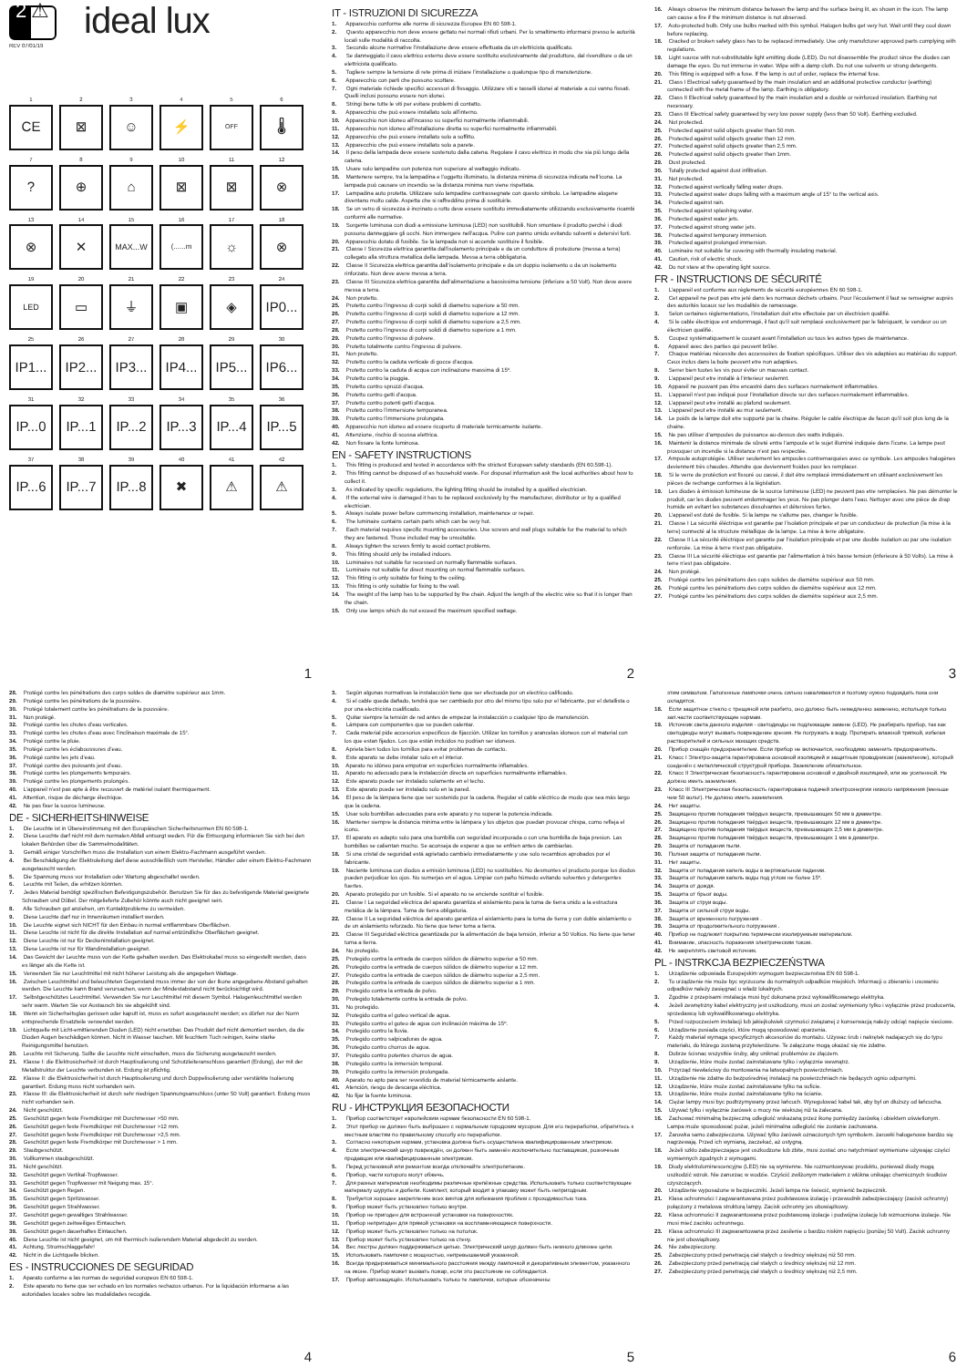2 ⚠
REV 07/01/19
ideal lux
1
CE
2
⊠
3
☺
4
⚡
5
OFF
6
🌡
7
?
8
⊕
9
⌂
10
⊠
11
⊠
12
⊗
13
⊗
14
✕
15
MAX...W
16
(......m
17
☼
18
⊗
19
LED
20
▭
21
⏚
22
▣
23
◈
24
IP0...
25
IP1...
26
IP2...
27
IP3...
28
IP4...
29
IP5...
30
IP6...
31
IP...0
32
IP...1
33
IP...2
34
IP...3
35
IP...4
36
IP...5
37
IP...6
38
IP...7
39
IP...8
40
✖
41
⚠
42
⚠
1
IT - ISTRUZIONI DI SICUREZZA
1. Apparecchio conforme alle norme di sicurezza Europee EN 60 598-1.
2. Questo apparecchio non deve essere gettato nei normali rifiuti urbani. Per lo smaltimento informarsi presso le autorità locali sulle modalità di raccolta.
3. Secondo alcune normative l’installazione deve essere effettuata da un elettricista qualificato.
4. Se danneggiato il cavo elettrico esterno deve essere sostituito esclusivamente dal produttore, dal rivenditore o da un elettricista qualificato.
5. Togliere sempre la tensione di rete prima di iniziare l’installazione o qualunque tipo di manutenzione.
6. Apparecchio con parti che possono scottare.
7. Ogni materiale richiede specifici accessori di fissaggio. Utilizzare viti e tasselli idonei al materiale a cui vanno fissati. Quelli inclusi possono essere non idonei.
8. Stringi bene tutte le viti per evitare problemi di contatto.
9. Apparecchio che può essere installato solo all’interno.
10. Apparecchio non idoneo all’incasso su superfici normalmente infiammabili.
11. Apparecchio non idoneo all’installazione diretta su superfici normalmente infiammabili.
12. Apparecchio che può essere installato solo a soffitto.
13. Apparecchio che può essere installato solo a parete.
14. Il peso della lampada deve essere sostenuto dalla catena. Regolare il cavo elettrico in modo che sia più lungo della catena.
15. Usare solo lampadine con potenza non superiore al wattaggio indicato.
16. Mantenere sempre, tra la lampadina e l’oggetto illuminato, la distanza minima di sicurezza indicata nell’icona. La lampada può causare un incendio se la distanza minima non viene rispettata.
17. Lampadina auto protetta. Utilizzare solo lampadine contrassegnate con questo simbolo. Le lampadine alogene diventano molto calde. Aspetta che si raffreddino prima di sostituirle.
18. Se un vetro di sicurezza è incrinato o rotto deve essere sostituito immediatamente utilizzando esclusivamente ricambi conformi alle normative.
19. Sorgente luminosa con diodi a emissione luminosa (LED) non sostituibili. Non smontare il prodotto perché i diodi possono danneggiare gli occhi. Non immergere nell’acqua. Pulire con panno umido evitando solventi e detersivi forti.
20. Apparecchio dotato di fusibile. Se la lampada non si accende sostituire il fusibile.
21. Classe I Sicurezza elettrica garantita dall’isolamento principale e da un conduttore di protezione (messa a terra) collegato alla struttura metallica della lampada. Messa a terra obbligatoria.
22. Classe II Sicurezza elettrica garantita dall’isolamento principale e da un doppio isolamento o da un isolamento rinforzato. Non deve avere messa a terra.
23. Classe III Sicurezza elettrica garantita dall’alimentazione a bassissima tensione (inferiore a 50 Volt). Non deve avere messa a terra.
24. Non protetto.
25. Protetto contro l’ingresso di corpi solidi di diametro superiore a 50 mm.
26. Protetto contro l’ingresso di corpi solidi di diametro superiore a 12 mm.
27. Protetto contro l’ingresso di corpi solidi di diametro superiore a 2,5 mm.
28. Protetto contro l’ingresso di corpi solidi di diametro superiore a 1 mm.
29. Protetto contro l’ingresso di polvere.
30. Protetto totalmente contro l’ingresso di polvere.
31. Non protetto.
32. Protetto contro la caduta verticale di gocce d’acqua.
33. Protetto contro la caduta di acqua con inclinazione massima di 15º.
34. Protetto contro la pioggia.
35. Protetto contro spruzzi d’acqua.
36. Protetto contro getti d’acqua.
37. Protetto contro potenti getti d’acqua.
38. Protetto contro l’immersione temporanea.
39. Protetto contro l’immersione prolungata.
40. Apparecchio non idoneo ad essere ricoperto di materiale termicamente isolante.
41. Attenzione, rischio di scossa elettrica.
42. Non fissare la fonte luminosa.
EN - SAFETY INSTRUCTIONS
1. This fitting is produced and tested in accordance with the strictest European safety standards (EN 60.598-1).
2. This fitting cannot be disposed of as household waste. For disposal information ask the local authorities about how to collect it.
3. As indicated by specific regulations, the lighting fitting should be installed by a qualified electrician.
4. If the external wire is damaged it has to be replaced exclusively by the manufacturer, distributor or by a qualified electrician.
5. Always isolate power before commencing installation, maintenance or repair.
6. The luminaire contains certain parts which can be very hot.
7. Each material requires specific mounting accessories. Use screws and wall plugs suitable for the material to which they are fastened. Those included may be unsuitable.
8. Always tighten the screws firmly to avoid contact problems.
9. This fitting should only be installed indoors.
10. Luminaires not suitable for recessed on normally flammable surfaces.
11. Luminaire not suitable for direct mounting on normal flammable surfaces.
12. This fitting is only suitable for fixing to the ceiling.
13. This fitting is only suitable for fixing to the wall.
14. The weight of the lamp has to be supported by the chain. Adjust the length of the electric wire so that it is longer than the chain.
15. Only use lamps which do not exceed the maximum specified wattage.
2
16. Always observe the minimum distance between the lamp and the surface being lit, as shown in the icon. The lamp can cause a fire if the minimum distance is not observed.
17. Auto-protected bulb. Only use bulbs marked with this symbol. Halogen bulbs get very hot. Wait until they cool down before replacing.
18. Cracked or broken safety glass has to be replaced immediately. Use only manufcturer approved parts complying with regulations.
19. Light source with not-substitutable light emitting diode (LED). Do not disassemble the product since the diodes can damage the eyes. Do not immerse in water. Wipe with a damp cloth. Do not use solvents or strong detergents.
20. This fitting is equipped with a fuse. If the lamp is out of order, replace the internal fuse.
21. Class I Electrical safety guaranteed by the main insulation and an additional protective conductor (earthing) connected with the metal frame of the lamp. Earthing is obligatory.
22. Class II Electrical safety guaranteed by the main insulation and a double or reinforced insulation. Earthing not necessary.
23. Class III Electrical safety guaranteed by very low power supply (less than 50 Volt). Earthing excluded.
24. Not protected.
25. Protected against solid objects greater than 50 mm.
26. Protected against solid objects greater than 12 mm.
27. Protected against solid objects greater than 2,5 mm.
28. Protected against solid objects greater than 1mm.
29. Dust protected.
30. Totally protected against dust infiltration.
31. Not protected.
32. Protected against vertically falling water drops.
33. Protected against water drops falling with a maximum angle of 15° to the vertical axis.
34. Protected against rain.
35. Protected against splashing water.
36. Protected against water jets.
37. Protected against strong water jets.
38. Protected against temporary immersion.
39. Protected against prolonged immersion.
40. Luminaire not suitable for covering with thermally insulating material.
41. Caution, risk of electric shock.
42. Do not stare at the operating light source.
FR - INSTRUCTIONS DE SÉCURITÉ
1. L’appareil est conforme aux règlements de sécurité européennes EN 60 598-1.
2. Cet appareil ne peut pas etre jeté dans les normaux déchets urbains. Pour l’écoulement il faut se renseigner auprès des autorités locaux sur les modalités de ramassage.
3. Selon certaines règlementations, l’installation doit etre effectuée par un électricien qualifié.
4. Si le cable électrique est endommagé, il faut qu’il soit remplacé exclusivement par le fabriquant, le vendeur ou un électricien qualifié.
5. Coupez systématiquement le courant avant l’installation ou tous les autres types de maintenance.
6. Appareil avec des parties qui peuvent brûler.
7. Chaque matériau nécessite des accessoires de fixation spécifiques. Utiliser des vis adaptées au matériau du support. Ceux inclus dans la boite peuvent etre non adaptées.
8. Serrer bien tuotes les vis pour éviter un mauvais contact.
9. L’appareil peut etre installé à l’interieur seulemnt.
10. Appareil ne pouvant pas être encastré dans des surfaces normalement inflammables.
11. L’appareil n’est pas indiqué pour l’installation directe sur des surfaces normalement inflammables.
12. L’appareil peut etre installé au plafond seulement.
13. L’appareil peut etre installé au mur seulement.
14. Le poids de la lampe doit etre supporté par la chaine. Réguler le cable électrique de facon qu’il soit plus long de la chaine.
15. Ne pas utiliser d’ampoules de puissance au-dessus des watts indiqués.
16. Maintenir la distance minimale de sûreté entre l’ampoule et le sujet illuminé indiquée dans l’icone. La lampe peut provoquer un incendie si la distance n’est pas respectée.
17. Ampoule autoprotégée. Utiliser seulement les ampoules contremarquées avec ce symbole. Les ampoules halogènes deviennent très chaudes. Attendre que deviennent froides pour les remplacer.
18. Si le verre de protéction est fissuré ou cassé, il doit étre remplacé immédiatement en utilisant exclusivement les pièces de rechange conformes à la législation.
19. Les diodes à émission lumineuse de la source lumineuse (LED) ne peuvent pas etre remplacées. Ne pas démonter le produit, car les diodes peuvent endommager les yeux. Ne pas plonger dans l’eau. Nettoyer avec une pièce de drap humide en evitant les substances dissolvantes et détersives fortes.
20. L’appareil est doté de fusible. Si la lampe ne s’allume pas, changer le fusible.
21. Classe I La sécurité éléctrique est garantie par l’isolation principale et par un conducteur de protection (la mise à la terre) connecté al la structure métallique de la lampe. La mise à terre obligatoire.
22. Classe II La sécurité éléctrique est garantie par l’isolation principale et par une double isolation ou par une isolation renforcée. La mise à terre n’est pas obligatoire.
23. Classe III La sécurité éléctrique est garantie par l’alimentation à très basse tension (inferieure à 50 Volts). La mise à terre n’est pas obligatoire.
24. Non protégé.
25. Protégé contre les pénétrations des cops solides de diamètre supérieur aux 50 mm.
26. Protégé contre les pénétrations des corps solides de diamètre supérieur aux 12 mm.
27. Protégé contre les pénétrations des corps solides de diamètre supérieur aux 2,5 mm.
3
28. Protégé contre les pénétrations des corps soldes de diamètre supérieur aux 1mm.
29. Protégé contre les pénétrations de la poussière.
30. Protégé totalement contre les pénétrations de la poussière.
31. Non protégé.
32. Protégé contre les chutes d’eau verticales.
33. Protégé contre les chutes d’eau avec l’inclinaison maximale de 15°.
34. Protégé contre la pluie.
35. Protégé contre les éclaboussures d’eau.
36. Protégé contre les jets d’eau.
37. Protégé contre des puissants jest d’eau.
38. Protégé contre les plongements temporairs.
39. Protégé contre les plongements prolongés.
40. L’appareil n’est pas apte à être recouvert de matériel isolant thermiquement.
41. Attention, risque de décharge électrique.
42. Ne pas fixer la source lumineuse.
DE - SICHERHEITSHINWEISE
1. Die Leuchte ist in Übereinstimmung mit den Europäischen Sicherheitsnormen EN 60 598-1.
2. Diese Leuchte darf nicht mit dem normalen Abfall entsorgt weden. Für die Entsorgung informieren Sie sich bei den lokalen Behörden über die Sammelmodalitäten.
3. Gemäß einiger Vorschriften muss die Installation von einem Elektro-Fachmann ausgeführt werden.
4. Bei Beschädigung der Elektroleitung darf diese ausschließlich vom Hersteller, Händler oder einem Elektro-Fachmann ausgetauscht werden.
5. Die Spannung muss vor Installation oder Wartung abgeschaltet werden.
6. Leuchte mit Teilen, die erhitzen könnten.
7. Jedes Material benötigt spezifischen Befestigungszubehör. Benutzen Sie für das zu befestigende Material geeignete Schrauben und Dübel. Der mitgelieferte Zubehör könnte auch nicht geeignet sein.
8. Alle Schrauben gut anziehen, um Kontaktprobleme zu vermeiden.
9. Diese Leuchte darf nur in Innenräumen installiert werden.
10. Die Leuchte eignet sich NICHT für den Einbau in normal entflammbare Oberflächen.
11. Diese Leuchte ist nicht für die direkte Installation auf normal entzündliche Oberflächen geeignet.
12. Diese Leuchte ist nur für Deckeninstallation geeignet.
13. Diese Leuchte ist nur für Wandinstallation geeignet.
14. Das Gewicht der Leuchte muss von der Kette gehalten werden. Das Elektrokabel muss so eingestellt werden, dass es länger als die Kette ist.
15. Verwenden Sie nur Leuchtmittel mit nicht höherer Leistung als die angegeben Wattage.
16. Zwischen Leuchtmittel und beleuchteten Gegenstand muss immer der von der Ikone angegebene Abstand gehalten werden. Die Leuchte kann Brand verursachen, wenn der Mindestabstand nicht berücksichtigt wird.
17. Selbstgeschütztes Leuchtmittel. Verwenden Sie nur Leuchtmittel mit diesem Symbol. Halogenleuchtmittel werden sehr warm. Warten Sie vor Austausch bis sie abgekühlt sind.
18. Wenn ein Sicherheitsglas gerissen oder kaputt ist, muss es sofort ausgetauscht werden; es dürfen nur der Norm entsprechende Ersatzteile verwendet werden.
19. Lichtquelle mit Licht-emittierenden Dioden (LED) nicht ersetzbar. Das Produkt darf nicht demontiert werden, da die Dioden Augen beschädigen können. Nicht in Wasser tauchen. Mit feuchtem Tuch reinigen, keine starke Reinigungsmittel benutzen.
20. Leuchte mit Sicherung. Sollte die Leuchte nicht einschalten, muss die Sicherung ausgetauscht werden.
21. Klasse I: die Elektrosicherheit ist durch Hauptisolierung und Schutzleiteranschluss garantiert (Erdung), der mit der Metallstruktur der Leuchte verbunden ist. Erdung ist pflichtig.
22. Klasse II: die Elektrosicherheit ist durch Hauptisolierung und durch Doppelisolierung oder verstärkte Isolierung garantiert. Erdung muss nicht vorhanden sein.
23. Klasse III: die Elektrosicherheit ist durch sehr niedrigen Spannungsanschluss (unter 50 Volt) garantiert. Erdung muss nicht vorhanden sein.
24. Nicht geschützt.
25. Geschützt gegen feste Fremdkörper mit Durchmesser >50 mm.
26. Geschützt gegen feste Fremdkörper mit Durchmesser >12 mm.
27. Geschützt gegen feste Fremdkörper mit Durchmesser >2,5 mm.
28. Geschützt gegen feste Fremdkörper mit Durchmesser > 1 mm.
29. Staubgeschützt.
30. Vollkommen staubgeschützt.
31. Nicht geschützt.
32. Geschützt gegen Vertikal-Tropfwasser.
33. Geschützt gegen Tropfwasser mit Neigung max. 15°.
34. Geschützt gegen Regen.
35. Geschützt gegen Spritzwasser.
36. Geschützt gegen Strahlwasser.
37. Geschützt gegen gewaltiges Strahlwasser.
38. Geschützt gegen zeitweiliges Eintauchen.
39. Geschützt gegen dauerhaftes Eintauchen.
40. Diese Leuchte ist nicht geeignet, um mit thermisch isolierendem Material abgedeckt zu werden.
41. Achtung, Stromschlaggefahr!
42. Nicht in die Lichtquelle blicken.
ES - INSTRUCCIONES DE SEGURIDAD
1. Aparato conforme a las normas de seguridad europeos EN 60 598-1.
2. Este aparato no tiene que ser echado en los normales rechazos urbanos. Por la liquidación informarse a las autoridades locales sobre las modalidades recogida.
4
3. Según algunas normativas la instalacción tiene que ser efectuada por un electrico calificado.
4. Si el cable queda dañado, tendrá que ser cambiado por otro del mismo tipo solo por el fabricante, por el detallista o por una electricista cualificado.
5. Quitar siempre la tensión de red antes de empezar la instalacción o cualquier tipo de manutención.
6. Lámpara con componentes que se pueden calentar.
7. Cada material pide accesorios especificos de fijacción. Utilizar los tornillos y arancelas idoneos con el material con los que estan fijados. Los que están incluidos no podrian ser idoneos.
8. Aprieta bien todos los tornillos para evitar problemas de contacto.
9. Este aparato se debe instalar solo en el interior.
10. Aparato no idóneo para empotrar en superficies normalmente inflamables.
11. Aparato no adecuado para la instalacción directa en superficies normalmente inflamables.
12. Este aparato puede ser instalado solamente en el techo.
13. Este aparato puede ser instalado solo en la pared.
14. El peso de la lámpara tiene que ser sostenido por la cadena. Regular el cable eléctrico de modo que sea más largo que la cadena.
15. Usar solo bombillas adecuadas para este aparato y no superar la potencia indicada.
16. Mantener siempre la distancia minima entre la lámpara y los objetos que puedan provocar chispa, como refleja el icono.
17. El aparato es adapto solo para una bombilla con seguridad incorporada o con una bombilla de baja presion. Las bombillas se calientan mucho. Se aconseja de esperar a que se enfrien antes de cambiarlas.
18. Si una cristal de seguridad está agrietado cambielo inmediatamente y use solo recambios aprobados por el fabricante.
19. Naciente luminosa con diodos a emisión luminosa (LED) no sustituibles. No desmontes el producto porque los diodos pueden perjudicar los ojos. No sumerjas en el agua. Limpiar con paño húmedo evitando solventes y detergentes fuertes.
20. Aparato protegido por un fusible. Si el aparato no se enciende sostituir el fusible.
21. Classe I La seguridad eléctrica del aparato garantiza el aislamiento para la toma de tierra unido a la estructura metálica de la lámpara. Toma de tierra obligatoria.
22. Classe II La seguridad eléctrica del aparato garantiza el aislamiento para la toma de tierra y con doble aislamiento o de un aislamiento reforzado. No tiene que tener toma a tierra.
23. Classe III Seguridad eléctrica garantizada por la alimentación de baja tensión, inferior a 50 Voltios. No tiene que tener toma a tierra.
24. No protegido.
25. Protegido contra la entrada de cuerpos sòlidos de diàmetro superior a 50 mm.
26. Protegido contra la entrada de cuerpos sòlidos de diàmetro superior a 12 mm.
27. Protegido contra la entrada de cuerpos sòlidos de diàmetro superior a 2,5 mm.
28. Protegido contra la entrada de cuerpos sòlidos de diàmetro superior a 1 mm.
29. Protegido contra la entrada de polvo.
30. Protegido totalemente contra la entrada de polvo.
31. No protegido.
32. Protegido contra el goteo vertical de agua.
33. Protegido contro el goteo de agua con inclinación máxima de 15º.
34. Protegido contro la lluvia.
35. Protegido contro salpicaduras de agua.
36. Protegido contro chorros de agua.
37. Protegido contro potentes chorros de agua.
38. Protegido contro la inmersión temporal.
39. Protegido contro la inmersión prolongada.
40. Aparato no apto para ser revestido de material térmicamente aislante.
41. Atención, riesgo de descarga eléctrica.
42. No fijar la fuente luminosa.
RU - ИНСТРУКЦИЯ БЕЗОПАСНОСТИ
1. Прибор соответствует европейским нормам безопасности EN 60 598-1.
2. Этот прибор не должен быть выброшен с нормальным городским мусором. Для его переработки, обратитесь к местным властям по правильному способу его переработки.
3. Согласно некоторым нормам, установка должна быть осуществлена квалифицированным электриком.
4. Если электрический шнур повреждён, он должен быть заменён исключительно поставщиком, розничным продавцом или квалифицированным электриком.
5. Перед установкой или ремонтом всегда отключайте электропитание.
6. Прибор, части которого могут обжечь.
7. Для разных материалов необходимы различные крепёжные средства. Использовать только соответствующие материалу шурупы и дюбели. Комплект, который входит в упаковку может быть непригодным.
8. Требуется хорошее закрепление всех винтов для избежания проблем с проходимостью тока.
9. Прибор может быть установлен только внутри.
10. Прибор не пригоден для встроенной установки на поверхностях.
11. Прибор непригоден для прямой установки на воспламеняющиеся поверхности.
12. Прибор может быть установлен только на потолок.
13. Прибор может быть установлен только на стену.
14. Вес люстры должен поддерживаться цепью. Электрический шнур должен быть немного длиннее цепи.
15. Использовать лампочки с мощностью, непревышаемой указанной.
16. Всегда придерживаться минимального расстояния между лампочкой и декоративным элементом, указанного на иконе. Прибор может вызвать пожар, если это расстояние не соблюдается.
17. Прибор автозащищён. Использовать только те лампочки, которые обозначены
5
этим символом. Галогенные лампочки очень сильно накаливаются и поэтому нужно подождать пока они охладятся.
18. Если защитное стекло с трещиной или разбито, оно должно быть немедленно заменено, используя только зап.части соответствующие нормам.
19. Источник света данного изделия - светодиоды не подлежащие замене (LED). Не разбирать прибор, так как светодиоды могут вызвать повреждение зрения. Не погружать в воду. Протирать влажной тряпкой, избегая растворителей и сильных моющих средств.
20. Прибор снащён предохранителем. Если прибор не включается, необходимо заменить предохранитель.
21. Класс I Электро-защита гарантирована основной изоляцией и защитным проводником (заземление), который соеденён с металлической структурой прибора. Заземление обязательное.
22. Класс II Электрическая безопасность гарантирована основной и двойной изоляцией, или же усиленной. Не должно иметь заземления.
23. Класс III Электрическая безопасность гарантирована подачей электроэнергии низкого напряжения (меньше чем 50 вольт). Не должно иметь заземления.
24. Нет защиты.
25. Защищено против попадания твёрдых веществ, превышающих 50 мм в диаметре.
26. Защищено против попадания твёрдых веществ, превышающих 12 мм в диаметре.
27. Защищено против попадания твёрдых веществ, превышающих 2,5 мм в диаметре.
28. Защищено против попадания твёрдых веществ, превышающих 1 мм в диаметре.
29. Защита от попадания пыли.
30. Полная защита от попадания пыли.
31. Нет защиты.
32. Защита от попадания капель воды в вертикальном падении.
33. Защита от попадания капель воды под углом не более 15º.
34. Защита от дождя.
35. Защита от брызг воды.
36. Защита от струи воды.
37. Защита от сильной струи воды.
38. Защита от временного погружения .
39. Защита от продолжительного погружения .
40. Прибор не подлежит покрытию термически изолируемым материалом.
41. Внимание, опасность поражения электрическим током.
42. Не закреплять световой источник.
PL - INSTRKCJA BEZPIECZEŃSTWA
1. Urządzenie odpowiada Europejskim wymogom bezpieczenstwa EN 60 598-1.
2. To urządzenie nie może byc wyrzucone do normalnych odpadków miejskich. Informacji o zbieraniu i usuwaniu odpadków należy zasięgnać u władz lokalnych.
3. Zgodnie z przepisami instalacja musi być dokonana przez wykwalifikowanego elektryka.
4. Jeżeli zewnętrzny kabel elektryczny jest uszkodzony, musi on zostać wymieniony tylko i wyłącznie przez producenta, sprzedawcę lub wykwalifikowanego elektryka.
5. Przed rozpoczeciem instalacji lub jakiejkolwiek czynności związanej z konserwacją należy odciąć napięcie sieciowe.
6. Urządzenie posiada części, które mogą spowodować oparzenia.
7. Każdy materiał wymaga specyficznych akcesoriów do montażu. Używac śrub i nakrętek nadajacych się do typu materiału, do którego zostaną przytwierdzone. Te załączone mogą okazać się nie zdatne.
8. Dobrze ścisnac wszystkie śruby, aby uniknać problemów ze złączem.
9. Urządzenie, które może zostać zainstalowane tylko i wyłącznie wewnątrz.
10. Przyrząd niewłaściwy do montowania na łatwopalnych powierzchniach.
11. Urządzenie nie zdatne do bezpośredniej instalacji na powierzchniach nie będących ognio odpornymi.
12. Urządzenie, które może zostać zainstalowane tylko na suficie.
13. Urządzenie, które może zostać zainstalowane tylko na ścianie.
14. Ciężar lampy musi byc podtrzymywany przez łańcuch. Wyregulować kabel tak, aby był on dłuższy od łańcucha.
15. Używać tylko i wyłącznie żarówek o mocy nie wiekszej niż ta zalecana.
16. Zachować minimalną bezpieczną odległość wskazaną przez ikonę pomiędzy żarówką i obiektem oświetlonym. Lampa może spowodować pożar, jeżeli minimalna odległość nie zostanie zachowana.
17. Żarowka samo zabezpieczona. Używać tylko żarówek oznaczonych tym symbolem. żarowki halogenowe bardzo się nagrzewają. Przed ich wymianą, zaczekać, aż ostygną.
18. Jeżeli szkło zabezpieczające jest uszkodzone lub zbite, musi zostać ono natychmiast wymienione używając części wymiennych zgodnych z wymogami.
19. Diody elektroluminescencyjne (LED) nie są wymienne. Nie rozmontowywac produktu, poniewaź diody mogą uszkodzić wzrok. Nie zanurzac w wodzie. Czyścić zwilżonym materiałem z włókna unikając chemicznych środków czyszczących.
20. Urządzenie wyposażone w bezpieczniki. Jezeli lampa nie świecić, wymienić bezpiecznik.
21. Klasa ochronności I zagwarantowana przez podstawowa izolację i przewodnik zabezpieczający (zacisk ochronny) połączony z metalowa strukturą lampy. Zacisk ochronny jes obowiązkowy.
22. Klasa ochronności II zagwarantowana przez podstawową izolacje i podwójna izolację lub wzmocniona izolacje. Nie musi mieć zacisku ochronnego.
23. Klasa ochronności III zagwarantowana przez zasilenie o bardzo niskim napięciu (poniżej 50 Volt). Zacisk ochronny nie jest obowiązkowy.
24. Nie zabezpieczony.
25. Zabezpieczony przed penetracją ciał stałych o średnicy większej niż 50 mm.
26. Zabezpieczony przed penetracją ciał stałych o średnicy większej niż 12 mm.
27. Zabezpieczony przed penetracją ciał stałych o średnicy większej niż 2,5 mm.
6